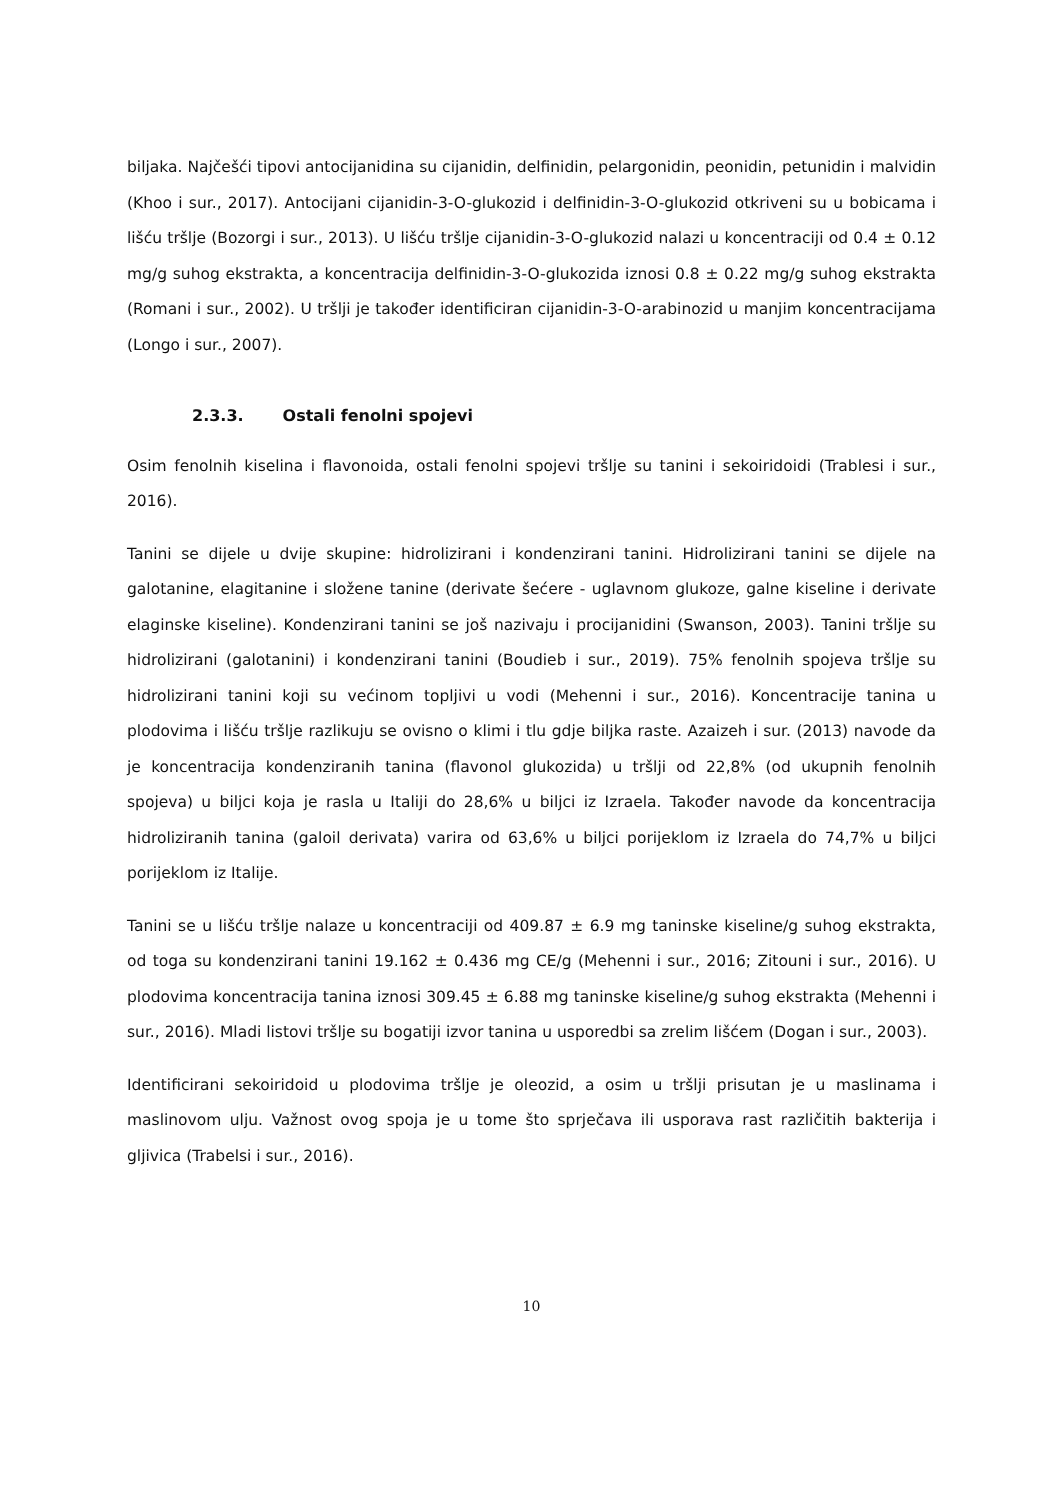biljaka. Najčešći tipovi antocijanidina su cijanidin, delfinidin, pelargonidin, peonidin, petunidin i malvidin (Khoo i sur., 2017). Antocijani cijanidin-3-O-glukozid i delfinidin-3-O-glukozid otkriveni su u bobicama i lišću tršlje (Bozorgi i sur., 2013). U lišću tršlje cijanidin-3-O-glukozid nalazi u koncentraciji od 0.4 ± 0.12 mg/g suhog ekstrakta, a koncentracija delfinidin-3-O-glukozida iznosi 0.8 ± 0.22 mg/g suhog ekstrakta (Romani i sur., 2002). U tršlji je također identificiran cijanidin-3-O-arabinozid u manjim koncentracijama (Longo i sur., 2007).
2.3.3. Ostali fenolni spojevi
Osim fenolnih kiselina i flavonoida, ostali fenolni spojevi tršlje su tanini i sekoiridoidi (Trablesi i sur., 2016).
Tanini se dijele u dvije skupine: hidrolizirani i kondenzirani tanini. Hidrolizirani tanini se dijele na galotanine, elagitanine i složene tanine (derivate šećere - uglavnom glukoze, galne kiseline i derivate elaginske kiseline). Kondenzirani tanini se još nazivaju i procijanidini (Swanson, 2003). Tanini tršlje su hidrolizirani (galotanini) i kondenzirani tanini (Boudieb i sur., 2019). 75% fenolnih spojeva tršlje su hidrolizirani tanini koji su većinom topljivi u vodi (Mehenni i sur., 2016). Koncentracije tanina u plodovima i lišću tršlje razlikuju se ovisno o klimi i tlu gdje biljka raste. Azaizeh i sur. (2013) navode da je koncentracija kondenziranih tanina (flavonol glukozida) u tršlji od 22,8% (od ukupnih fenolnih spojeva) u biljci koja je rasla u Italiji do 28,6% u biljci iz Izraela. Također navode da koncentracija hidroliziranih tanina (galoil derivata) varira od 63,6% u biljci porijeklom iz Izraela do 74,7% u biljci porijeklom iz Italije.
Tanini se u lišću tršlje nalaze u koncentraciji od 409.87 ± 6.9 mg taninske kiseline/g suhog ekstrakta, od toga su kondenzirani tanini 19.162 ± 0.436 mg CE/g (Mehenni i sur., 2016; Zitouni i sur., 2016). U plodovima koncentracija tanina iznosi 309.45 ± 6.88 mg taninske kiseline/g suhog ekstrakta (Mehenni i sur., 2016). Mladi listovi tršlje su bogatiji izvor tanina u usporedbi sa zrelim lišćem (Dogan i sur., 2003).
Identificirani sekoiridoid u plodovima tršlje je oleozid, a osim u tršlji prisutan je u maslinama i maslinovom ulju. Važnost ovog spoja je u tome što sprječava ili usporava rast različitih bakterija i gljivica (Trabelsi i sur., 2016).
10